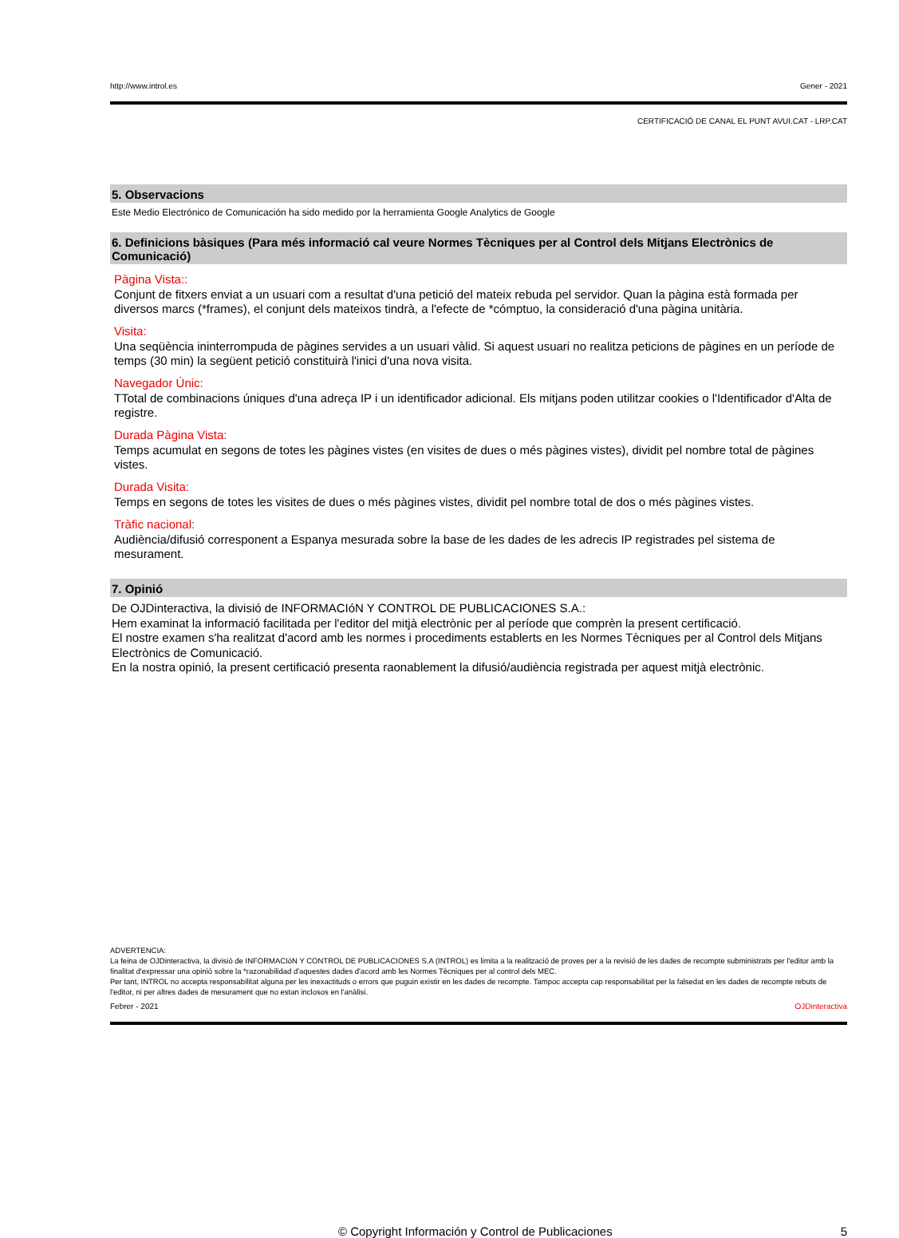http://www.introl.es Gener - 2021
CERTIFICACIÓ DE CANAL EL PUNT AVUI.CAT - LRP.CAT
5. Observacions
Este Medio Electrónico de Comunicación ha sido medido por la herramienta Google Analytics de Google
6. Definicions bàsiques (Para més informació cal veure Normes Tècniques per al Control dels Mitjans Electrònics de Comunicació)
Pàgina Vista::
Conjunt de fitxers enviat a un usuari com a resultat d'una petició del mateix rebuda pel servidor. Quan la pàgina està formada per diversos marcs (*frames), el conjunt dels mateixos tindrà, a l'efecte de *cómptuo, la consideració d'una pàgina unitària.
Visita:
Una seqüència ininterrompuda de pàgines servides a un usuari vàlid. Si aquest usuari no realitza peticions de pàgines en un període de temps (30 min) la següent petició constituirà l'inici d'una nova visita.
Navegador Únic:
TTotal de combinacions úniques d'una adreça IP i un identificador adicional. Els mitjans poden utilitzar cookies o l'Identificador d'Alta de registre.
Durada Pàgina Vista:
Temps acumulat en segons de totes les pàgines vistes (en visites de dues o més pàgines vistes), dividit pel nombre total de pàgines vistes.
Durada Visita:
Temps en segons de totes les visites de dues o més pàgines vistes, dividit pel nombre total de dos o més pàgines vistes.
Tràfic nacional:
Audiència/difusió corresponent a Espanya mesurada sobre la base de les dades de les adrecis IP registrades pel sistema de mesurament.
7. Opinió
De OJDinteractiva, la divisió de INFORMACIóN Y CONTROL DE PUBLICACIONES S.A.:
Hem examinat la informació facilitada per l'editor del mitjà electrònic per al període que comprèn la present certificació.
El nostre examen s'ha realitzat d'acord amb les normes i procediments establerts en les Normes Tècniques per al Control dels Mitjans Electrònics de Comunicació.
En la nostra opinió, la present certificació presenta raonablement la difusió/audiència registrada per aquest mitjà electrònic.
ADVERTENCIA:
La feina de OJDinteractiva, la divisió de INFORMACIóN Y CONTROL DE PUBLICACIONES S.A (INTROL) es limita a la realització de proves per a la revisió de les dades de recompte subministrats per l'editor amb la finalitat d'expressar una opinió sobre la *razonabilidad d'aquestes dades d'acord amb les Normes Tècniques per al control dels MEC.
Per tant, INTROL no accepta responsabilitat alguna per les inexactituds o errors que puguin existir en les dades de recompte. Tampoc accepta cap responsabilitat per la falsedat en les dades de recompte rebuts de l'editor, ni per altres dades de mesurament que no estan inclosos en l'anàlisi.
Febrer - 2021 OJDinteractiva
© Copyright Información y Control de Publicaciones 5